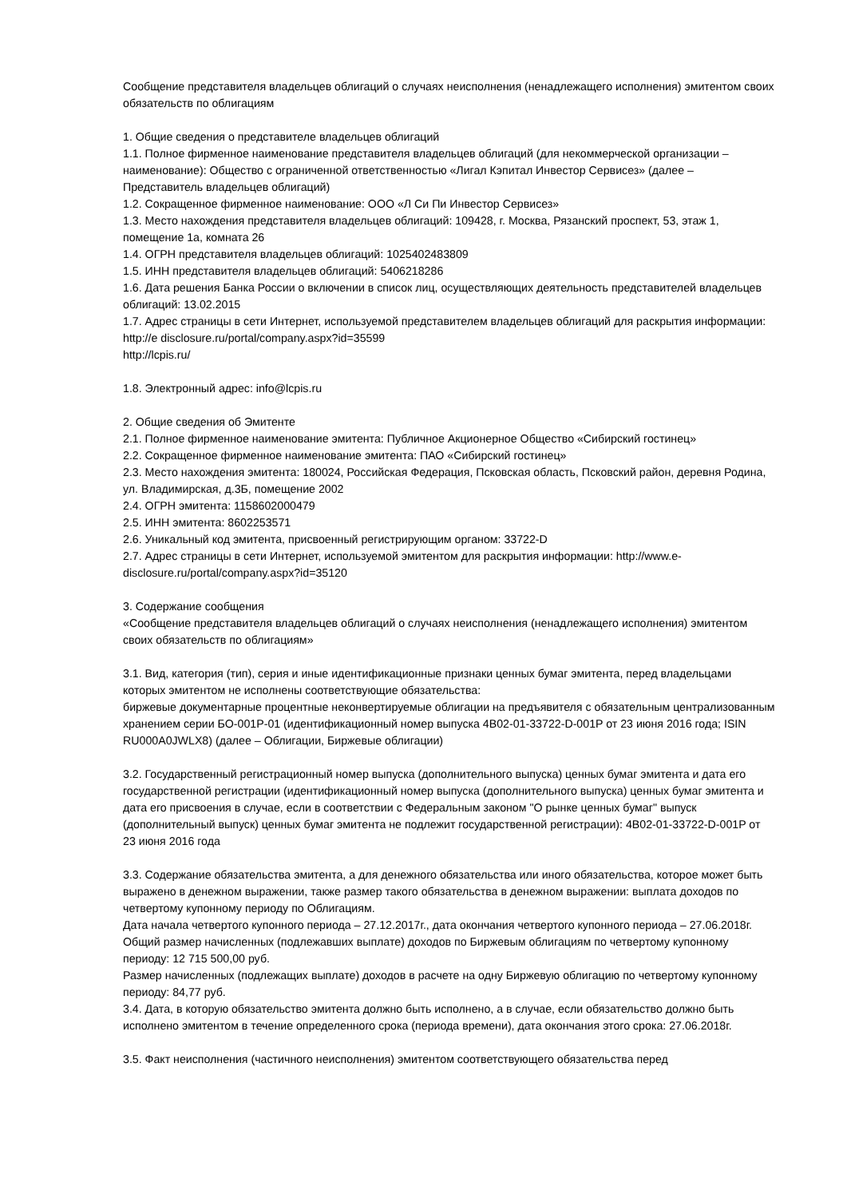Сообщение представителя владельцев облигаций о случаях неисполнения (ненадлежащего исполнения) эмитентом своих обязательств по облигациям
1. Общие сведения о представителе владельцев облигаций
1.1. Полное фирменное наименование представителя владельцев облигаций (для некоммерческой организации – наименование): Общество с ограниченной ответственностью «Лигал Кэпитал Инвестор Сервисез» (далее – Представитель владельцев облигаций)
1.2. Сокращенное фирменное наименование: ООО «Л Си Пи Инвестор Сервисез»
1.3. Место нахождения представителя владельцев облигаций: 109428, г. Москва, Рязанский проспект, 53, этаж 1, помещение 1а, комната 26
1.4. ОГРН представителя владельцев облигаций: 1025402483809
1.5. ИНН представителя владельцев облигаций: 5406218286
1.6. Дата решения Банка России о включении в список лиц, осуществляющих деятельность представителей владельцев облигаций: 13.02.2015
1.7. Адрес страницы в сети Интернет, используемой представителем владельцев облигаций для раскрытия информации: http://e disclosure.ru/portal/company.aspx?id=35599
http://lcpis.ru/
1.8. Электронный адрес: info@lcpis.ru
2. Общие сведения об Эмитенте
2.1. Полное фирменное наименование эмитента: Публичное Акционерное Общество «Сибирский гостинец»
2.2. Сокращенное фирменное наименование эмитента: ПАО «Сибирский гостинец»
2.3. Место нахождения эмитента: 180024, Российская Федерация, Псковская область, Псковский район, деревня Родина, ул. Владимирская, д.3Б, помещение 2002
2.4. ОГРН эмитента: 1158602000479
2.5. ИНН эмитента: 8602253571
2.6. Уникальный код эмитента, присвоенный регистрирующим органом: 33722-D
2.7. Адрес страницы в сети Интернет, используемой эмитентом для раскрытия информации: http://www.e-disclosure.ru/portal/company.aspx?id=35120
3. Содержание сообщения
«Сообщение представителя владельцев облигаций о случаях неисполнения (ненадлежащего исполнения) эмитентом своих обязательств по облигациям»
3.1. Вид, категория (тип), серия и иные идентификационные признаки ценных бумаг эмитента, перед владельцами которых эмитентом не исполнены соответствующие обязательства:
биржевые документарные процентные неконвертируемые облигации на предъявителя с обязательным централизованным хранением серии БО-001Р-01 (идентификационный номер выпуска 4В02-01-33722-D-001P от 23 июня 2016 года; ISIN RU000A0JWLX8) (далее – Облигации, Биржевые облигации)
3.2. Государственный регистрационный номер выпуска (дополнительного выпуска) ценных бумаг эмитента и дата его государственной регистрации (идентификационный номер выпуска (дополнительного выпуска) ценных бумаг эмитента и дата его присвоения в случае, если в соответствии с Федеральным законом "О рынке ценных бумаг" выпуск (дополнительный выпуск) ценных бумаг эмитента не подлежит государственной регистрации): 4В02-01-33722-D-001P от 23 июня 2016 года
3.3. Содержание обязательства эмитента, а для денежного обязательства или иного обязательства, которое может быть выражено в денежном выражении, также размер такого обязательства в денежном выражении: выплата доходов по четвертому купонному периоду по Облигациям.
Дата начала четвертого купонного периода – 27.12.2017г., дата окончания четвертого купонного периода – 27.06.2018г.
Общий размер начисленных (подлежавших выплате) доходов по Биржевым облигациям по четвертому купонному периоду: 12 715 500,00 руб.
Размер начисленных (подлежащих выплате) доходов в расчете на одну Биржевую облигацию по четвертому купонному периоду: 84,77 руб.
3.4. Дата, в которую обязательство эмитента должно быть исполнено, а в случае, если обязательство должно быть исполнено эмитентом в течение определенного срока (периода времени), дата окончания этого срока: 27.06.2018г.
3.5. Факт неисполнения (частичного неисполнения) эмитентом соответствующего обязательства перед